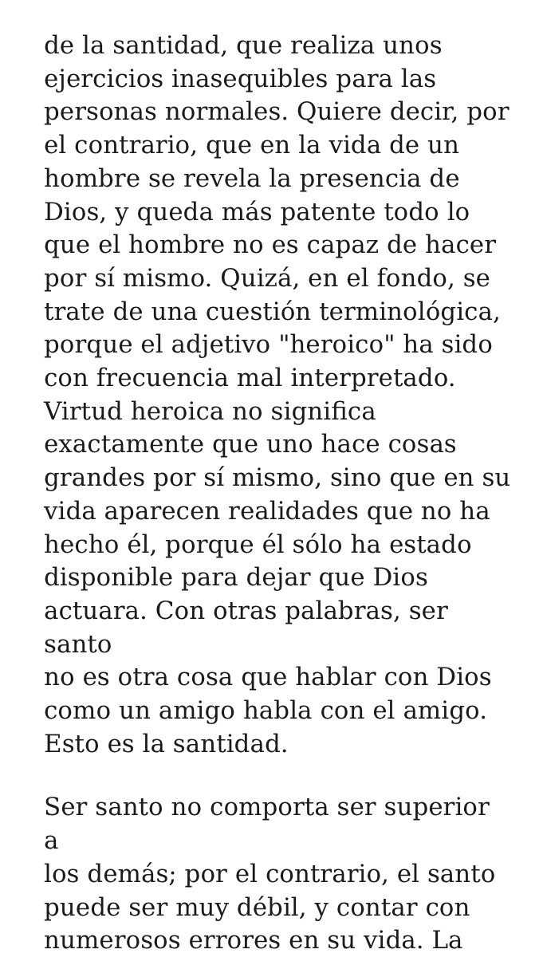de la santidad, que realiza unos
ejercicios inasequibles para las
personas normales. Quiere decir, por
el contrario, que en la vida de un
hombre se revela la presencia de
Dios, y queda más patente todo lo
que el hombre no es capaz de hacer
por sí mismo. Quizá, en el fondo, se
trate de una cuestión terminológica,
porque el adjetivo "heroico" ha sido
con frecuencia mal interpretado.
Virtud heroica no significa
exactamente que uno hace cosas
grandes por sí mismo, sino que en su
vida aparecen realidades que no ha
hecho él, porque él sólo ha estado
disponible para dejar que Dios
actuara. Con otras palabras, ser santo
no es otra cosa que hablar con Dios
como un amigo habla con el amigo.
Esto es la santidad.
Ser santo no comporta ser superior a
los demás; por el contrario, el santo
puede ser muy débil, y contar con
numerosos errores en su vida. La